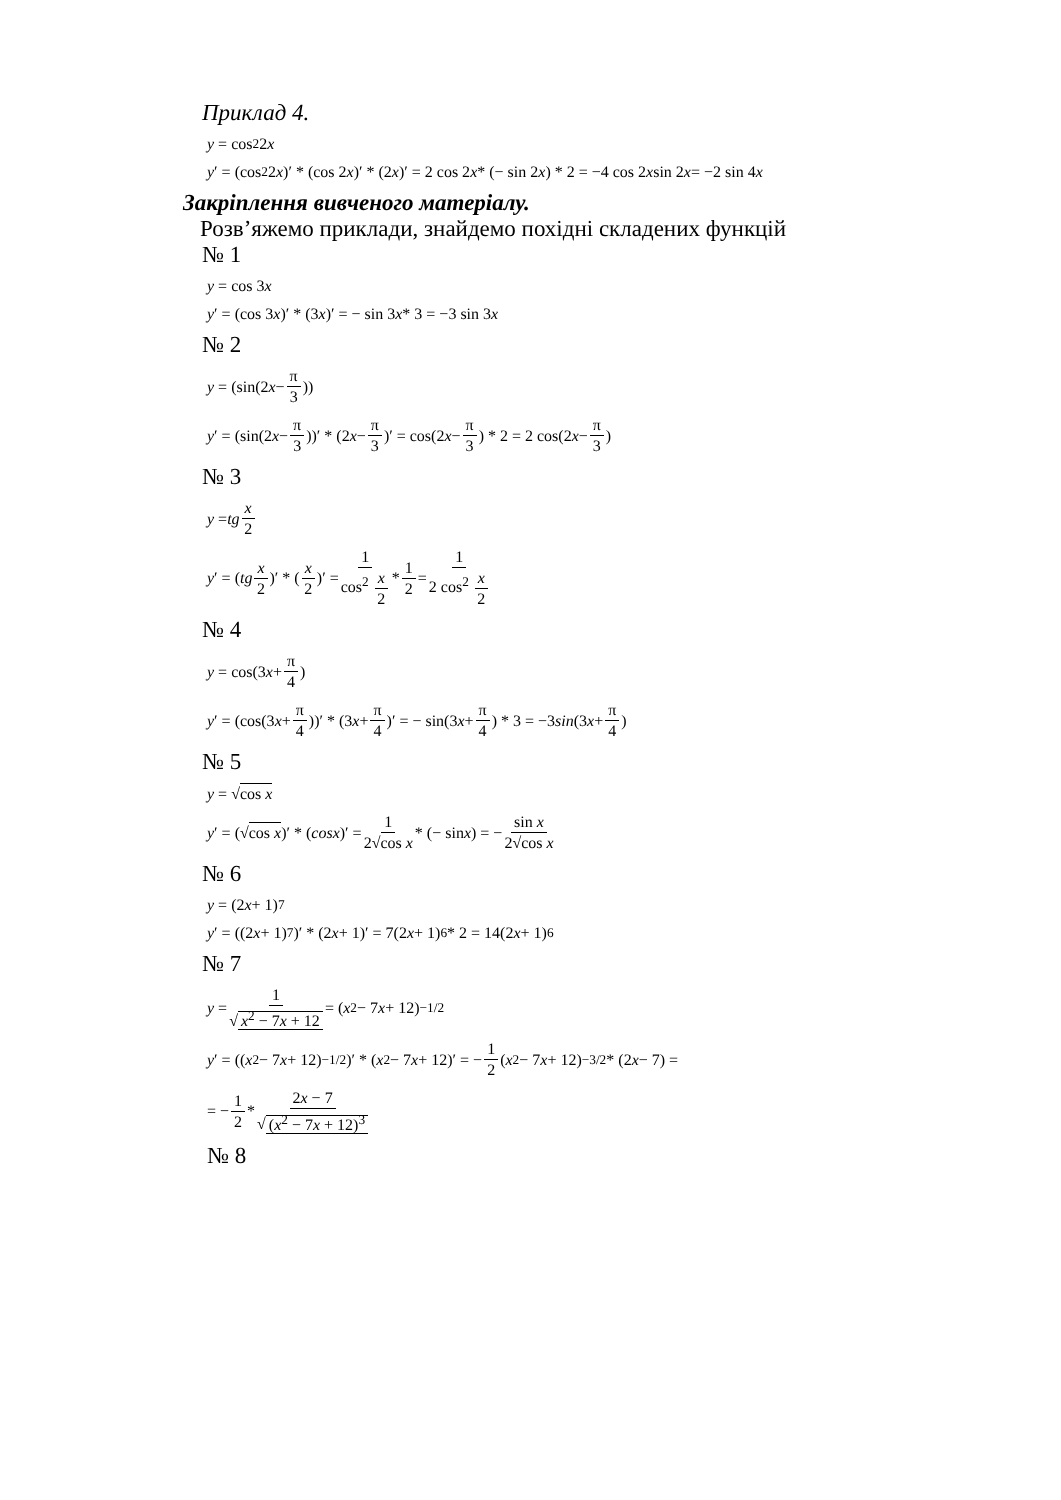Приклад 4.
y = cos<sup>2</sup> 2 x
y ′ = (cos<sup>2</sup> 2 x)′ * (cos 2 x)′ * (2 x)′ = 2 cos 2 x * (− sin 2 x) * 2 = −4 cos 2 x sin 2 x = −2 sin 4 x
Закріплення вивченого матеріалу.
Розв’яжемо приклади, знайдемо похідні складених функцій
№ 1
y = cos 3 x
y ′ = (cos 3 x)′ * (3 x)′ = − sin 3 x * 3 = −3 sin 3 x
№ 2
y = (sin(2 x − π 3))
y ′ = (sin(2 x − π 3))′ * (2 x − π 3)′ = cos(2 x − π 3) * 2 = 2 cos(2 x − π 3)
№ 3
y = tg x 2
y ′ = (tg x 2)′ * (x 2)′ = 1 cos<sup>2</sup> x 2 * 1 2 = 1 2 cos<sup>2</sup> x 2
№ 4
y = cos(3 x + π 4)
y ′ = (cos(3 x + π 4))′ * (3 x + π 4)′ = − sin(3 x + π 4) * 3 = −3 sin (3 x + π 4)
№ 5
y = √ cos x
y ′ = (√ cos x)′ * (cosx)′ = 1 2√cos x * (− sin x) = − sin x 2√cos x
№ 6
y = (2 x + 1)<sup>7</sup>
y ′ = ((2 x + 1)<sup>7</sup>)′ * (2 x + 1)′ = 7(2 x + 1)<sup>6</sup> * 2 = 14(2 x + 1)<sup>6</sup>
№ 7
y = 1 √ x<sup>2</sup> − 7x + 12 = (x<sup>2</sup> − 7 x + 12)<sup>−1/2</sup>
y ′ = ((x<sup>2</sup> − 7 x + 12)<sup>−1/2</sup>)′ * (x<sup>2</sup> − 7 x + 12)′ = − 1 2 (x<sup>2</sup> − 7 x + 12)<sup>−3/2</sup> * (2 x − 7) =
= − 1 2 * 2x − 7 √ (x<sup>2</sup> − 7x + 12)<sup>3</sup>
№ 8